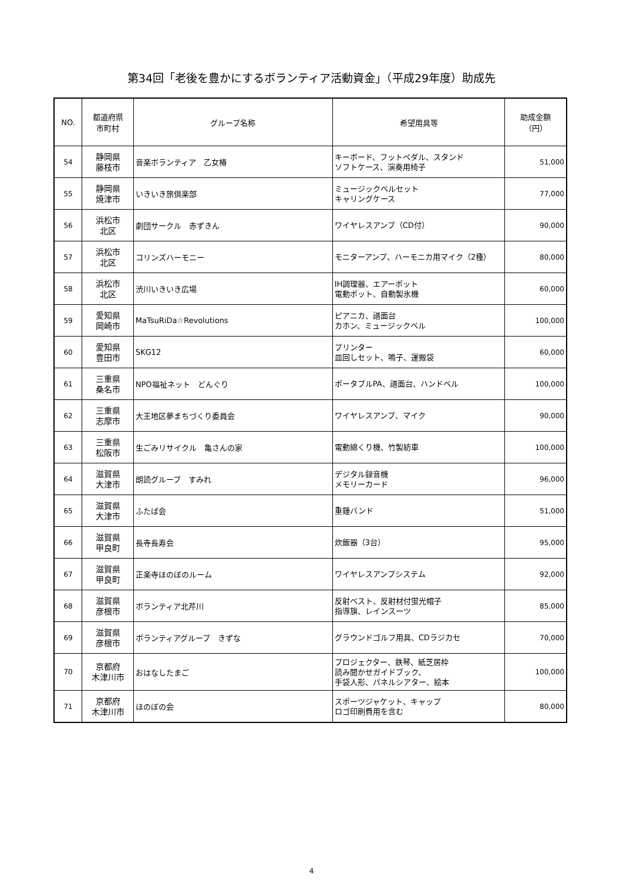第34回「老後を豊かにするボランティア活動資金」（平成29年度）助成先
| NO. | 都道府県 市町村 | グループ名称 | 希望用具等 | 助成金額 （円） |
| --- | --- | --- | --- | --- |
| 54 | 静岡県 藤枝市 | 音楽ボランティア 乙女椿 | キーボード、フットペダル、スタンド ソフトケース、演奏用椅子 | 51,000 |
| 55 | 静岡県 焼津市 | いきいき旅倶楽部 | ミュージックベルセット キャリングケース | 77,000 |
| 56 | 浜松市 北区 | 劇団サークル 赤ずきん | ワイヤレスアンプ（CD付） | 90,000 |
| 57 | 浜松市 北区 | コリンズハーモニー | モニターアンプ、ハーモニカ用マイク（2種） | 80,000 |
| 58 | 浜松市 北区 | 渋川いきいき広場 | IH調理器、エアーポット 電動ポット、自動製氷機 | 60,000 |
| 59 | 愛知県 岡崎市 | MaTsuRiDa☆Revolutions | ピアニカ、譜面台 カホン、ミュージックベル | 100,000 |
| 60 | 愛知県 豊田市 | SKG12 | プリンター 皿回しセット、鳴子、運搬袋 | 60,000 |
| 61 | 三重県 桑名市 | NPO福祉ネット どんぐり | ポータブルPA、譜面台、ハンドベル | 100,000 |
| 62 | 三重県 志摩市 | 大王地区夢まちづくり委員会 | ワイヤレスアンプ、マイク | 90,000 |
| 63 | 三重県 松阪市 | 生ごみリサイクル 亀さんの家 | 電動綿くり機、竹製紡車 | 100,000 |
| 64 | 滋賀県 大津市 | 朗読グループ すみれ | デジタル録音機 メモリーカード | 96,000 |
| 65 | 滋賀県 大津市 | ふたば会 | 重錘バンド | 51,000 |
| 66 | 滋賀県 甲良町 | 長寺長寿会 | 炊飯器（3台） | 95,000 |
| 67 | 滋賀県 甲良町 | 正楽寺ほのぼのルーム | ワイヤレスアンプシステム | 92,000 |
| 68 | 滋賀県 彦根市 | ボランティア北芹川 | 反射ベスト、反射材付蛍光帽子 指導旗、レインスーツ | 85,000 |
| 69 | 滋賀県 彦根市 | ボランティアグループ きずな | グラウンドゴルフ用具、CDラジカセ | 70,000 |
| 70 | 京都府 木津川市 | おはなしたまご | プロジェクター、鉄琴、紙芝居枠 読み聞かせガイドブック、 手袋人形、パネルシアター、絵本 | 100,000 |
| 71 | 京都府 木津川市 | ほのぼの会 | スポーツジャケット、キャップ ロゴ印刷費用を含む | 80,000 |
4